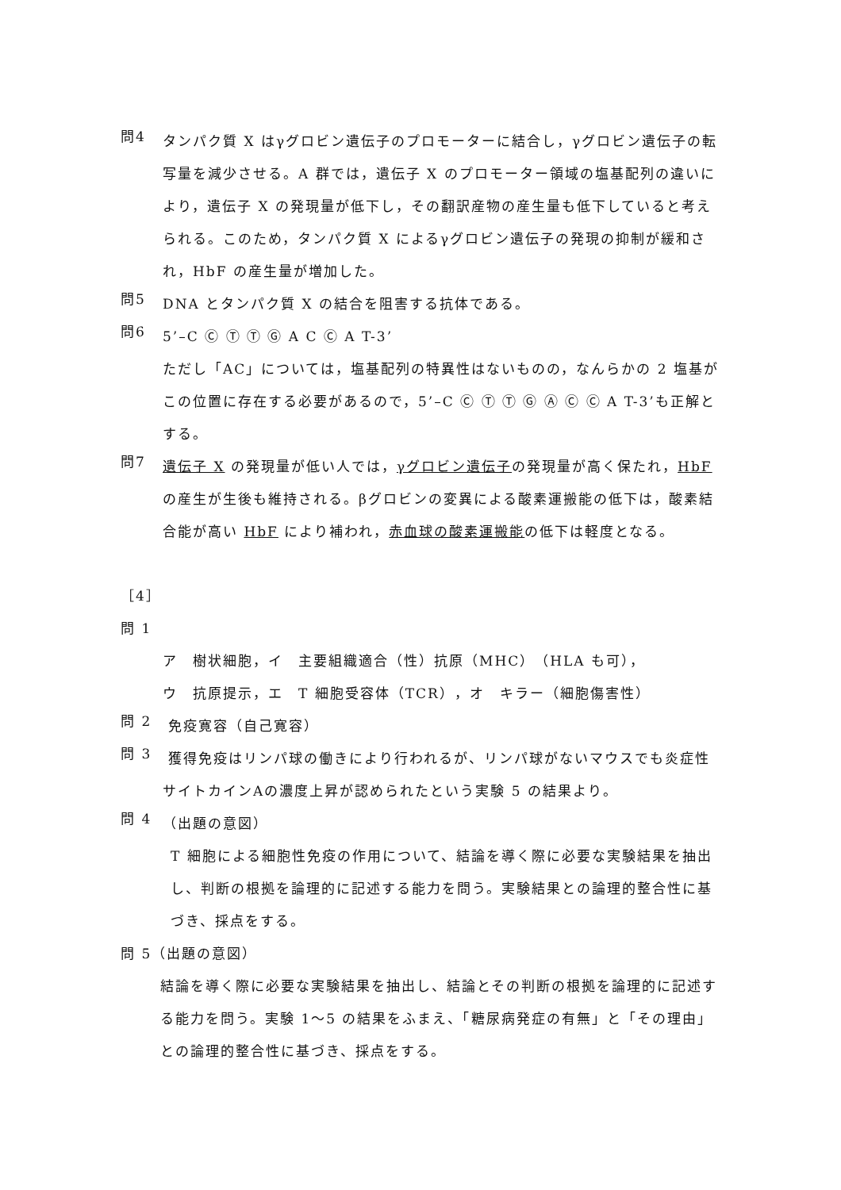問4
タンパク質 X はγグロビン遺伝子のプロモーターに結合し，γグロビン遺伝子の転写量を減少させる。A 群では，遺伝子 X のプロモーター領域の塩基配列の違いにより，遺伝子 X の発現量が低下し，その翻訳産物の産生量も低下していると考えられる。このため，タンパク質 X によるγグロビン遺伝子の発現の抑制が緩和され，HbF の産生量が増加した。
問5
DNA とタンパク質 X の結合を阻害する抗体である。
問6
5’–C Ⓒ Ⓣ Ⓣ Ⓖ A C Ⓒ A T-3’
ただし「AC」については，塩基配列の特異性はないものの，なんらかの 2 塩基がこの位置に存在する必要があるので，5’–C Ⓒ Ⓣ Ⓣ Ⓖ Ⓐ Ⓒ Ⓒ A T-3’も正解とする。
問7
遺伝子 X の発現量が低い人では，γグロビン遺伝子の発現量が高く保たれ，HbF の産生が生後も維持される。βグロビンの変異による酸素運搬能の低下は，酸素結合能が高い HbF により補われ，赤血球の酸素運搬能の低下は軽度となる。
［4］
問 1
ア　樹状細胞，イ　主要組織適合（性）抗原（MHC）（HLA も可），
ウ　抗原提示，エ　T 細胞受容体（TCR），オ　キラー（細胞傷害性）
問 2
免疫寛容（自己寛容）
問 3
獲得免疫はリンパ球の働きにより行われるが、リンパ球がないマウスでも炎症性サイトカインAの濃度上昇が認められたという実験 5 の結果より。
問 4
（出題の意図）
T 細胞による細胞性免疫の作用について、結論を導く際に必要な実験結果を抽出し、判断の根拠を論理的に記述する能力を問う。実験結果との論理的整合性に基づき、採点をする。
問 5（出題の意図）
結論を導く際に必要な実験結果を抽出し、結論とその判断の根拠を論理的に記述する能力を問う。実験 1～5 の結果をふまえ、「糖尿病発症の有無」と「その理由」との論理的整合性に基づき、採点をする。